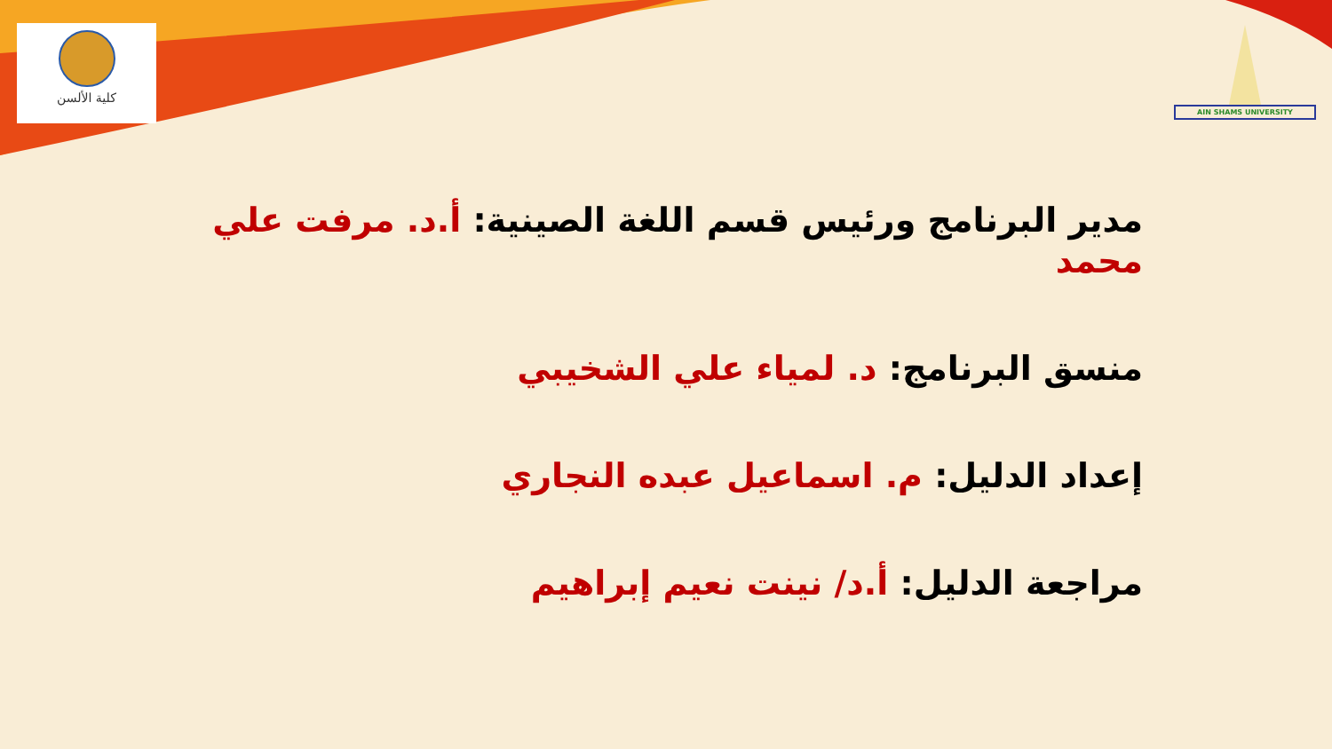كلية الألسن
AIN SHAMS UNIVERSITY
مدير البرنامج ورئيس قسم اللغة الصينية: أ.د. مرفت علي محمد
منسق البرنامج: د. لمياء علي الشخيبي
إعداد الدليل: م. اسماعيل عبده النجاري
مراجعة الدليل: أ.د/ نينت نعيم إبراهيم